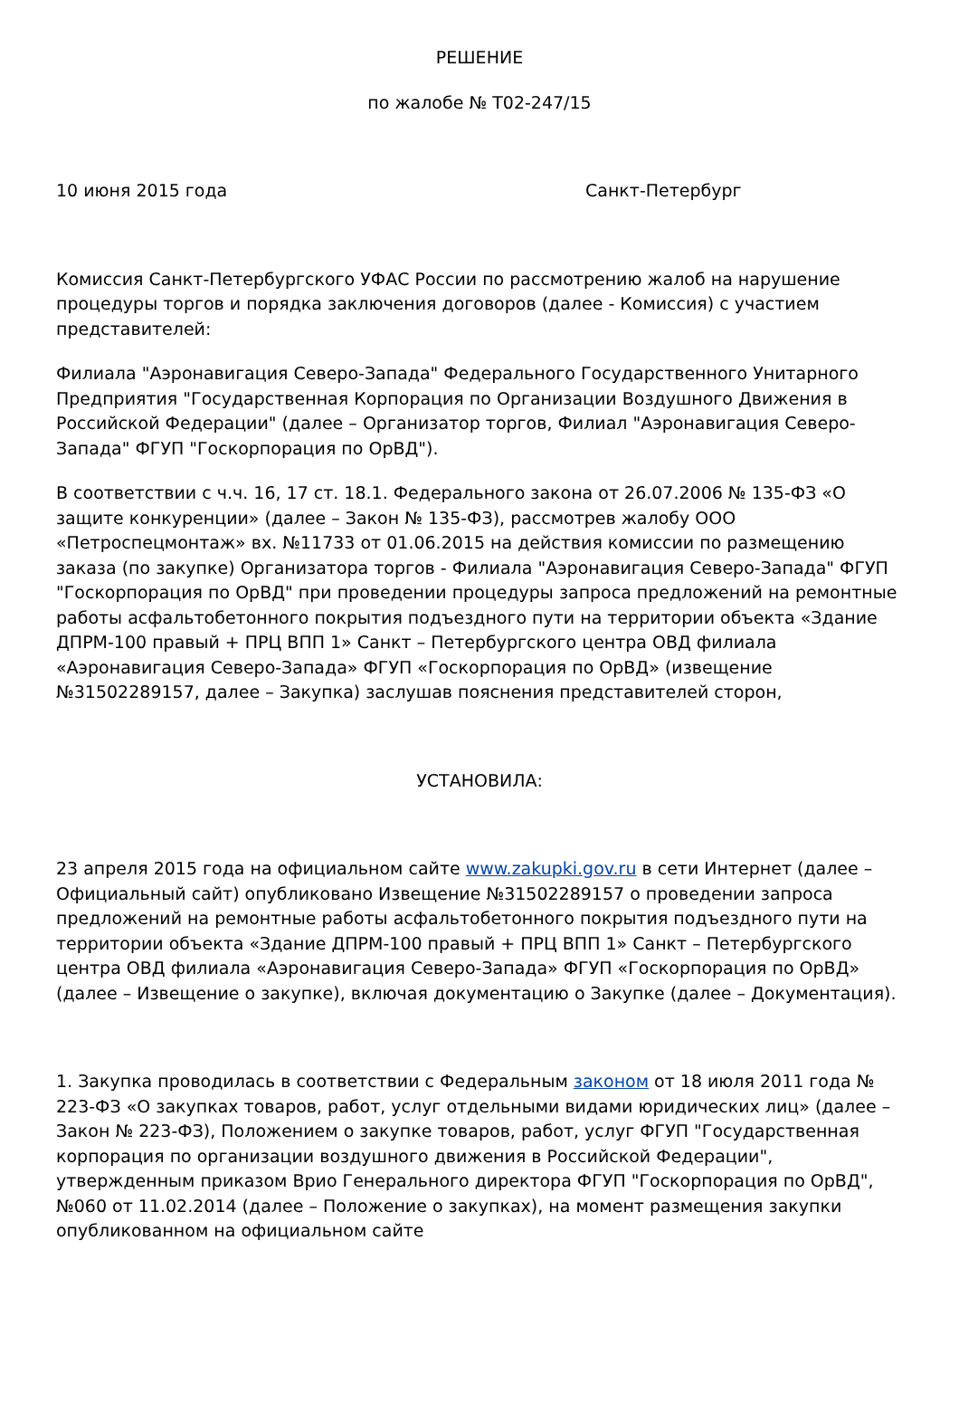РЕШЕНИЕ
по жалобе № Т02-247/15
10 июня 2015 года Санкт-Петербург
Комиссия Санкт-Петербургского УФАС России по рассмотрению жалоб на нарушение процедуры торгов и порядка заключения договоров (далее - Комиссия) с участием представителей:
Филиала "Аэронавигация Северо-Запада" Федерального Государственного Унитарного Предприятия "Государственная Корпорация по Организации Воздушного Движения в Российской Федерации" (далее – Организатор торгов, Филиал "Аэронавигация Северо-Запада" ФГУП "Госкорпорация по ОрВД").
В соответствии с ч.ч. 16, 17 ст. 18.1. Федерального закона от 26.07.2006 № 135-ФЗ «О защите конкуренции» (далее – Закон № 135-ФЗ), рассмотрев жалобу ООО «Петроспецмонтаж» вх. №11733 от 01.06.2015 на действия комиссии по размещению заказа (по закупке) Организатора торгов - Филиала "Аэронавигация Северо-Запада" ФГУП "Госкорпорация по ОрВД" при проведении процедуры запроса предложений на ремонтные работы асфальтобетонного покрытия подъездного пути на территории объекта «Здание ДПРМ-100 правый + ПРЦ ВПП 1» Санкт – Петербургского центра ОВД филиала «Аэронавигация Северо-Запада» ФГУП «Госкорпорация по ОрВД» (извещение №31502289157, далее – Закупка) заслушав пояснения представителей сторон,
УСТАНОВИЛА:
23 апреля 2015 года на официальном сайте www.zakupki.gov.ru в сети Интернет (далее – Официальный сайт) опубликовано Извещение №31502289157 о проведении запроса предложений на ремонтные работы асфальтобетонного покрытия подъездного пути на территории объекта «Здание ДПРМ-100 правый + ПРЦ ВПП 1» Санкт – Петербургского центра ОВД филиала «Аэронавигация Северо-Запада» ФГУП «Госкорпорация по ОрВД» (далее – Извещение о закупке), включая документацию о Закупке (далее – Документация).
1. Закупка проводилась в соответствии с Федеральным законом от 18 июля 2011 года № 223-ФЗ «О закупках товаров, работ, услуг отдельными видами юридических лиц» (далее – Закон № 223-ФЗ), Положением о закупке товаров, работ, услуг ФГУП "Государственная корпорация по организации воздушного движения в Российской Федерации", утвержденным приказом Врио Генерального директора ФГУП "Госкорпорация по ОрВД", №060 от 11.02.2014 (далее – Положение о закупках), на момент размещения закупки опубликованном на официальном сайте